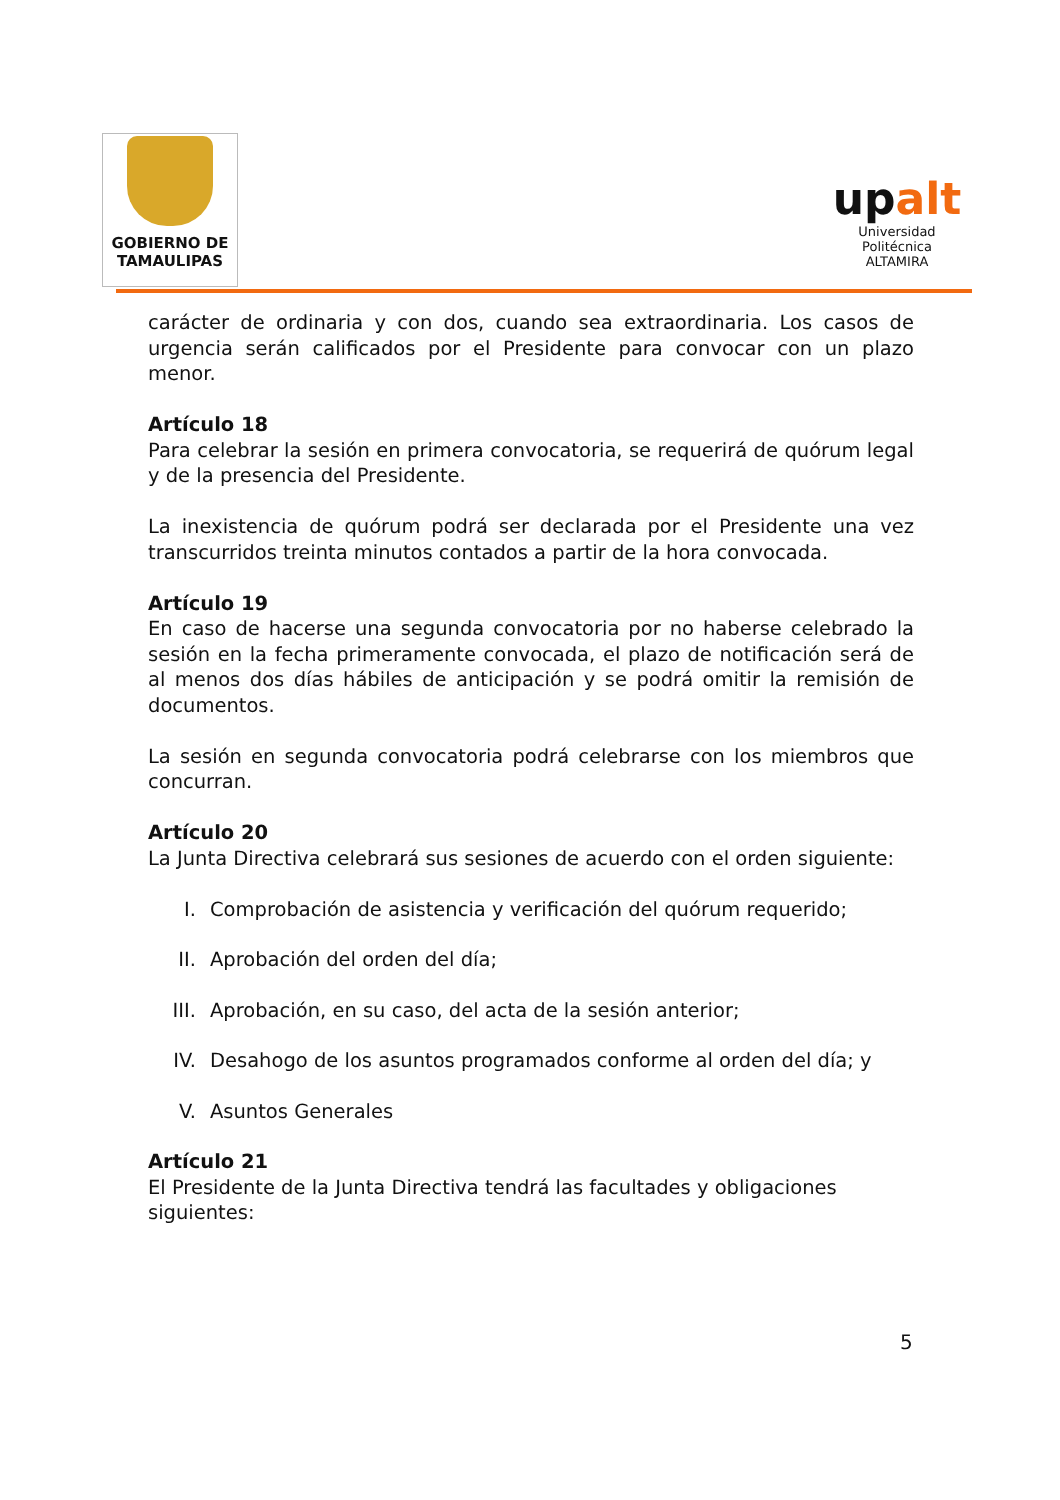GOBIERNO DE
TAMAULIPAS
upalt
Universidad Politécnica
ALTAMIRA
carácter de ordinaria y con dos, cuando sea extraordinaria. Los casos de urgencia serán calificados por el Presidente para convocar con un plazo menor.
Artículo 18
Para celebrar la sesión en primera convocatoria, se requerirá de quórum legal y de la presencia del Presidente.
La inexistencia de quórum podrá ser declarada por el Presidente una vez transcurridos treinta minutos contados a partir de la hora convocada.
Artículo 19
En caso de hacerse una segunda convocatoria por no haberse celebrado la sesión en la fecha primeramente convocada, el plazo de notificación será de al menos dos días hábiles de anticipación y se podrá omitir la remisión de documentos.
La sesión en segunda convocatoria podrá celebrarse con los miembros que concurran.
Artículo 20
La Junta Directiva celebrará sus sesiones de acuerdo con el orden siguiente:
I. Comprobación de asistencia y verificación del quórum requerido;
II. Aprobación del orden del día;
III. Aprobación, en su caso, del acta de la sesión anterior;
IV. Desahogo de los asuntos programados conforme al orden del día; y
V. Asuntos Generales
Artículo 21
El Presidente de la Junta Directiva tendrá las facultades y obligaciones siguientes:
5